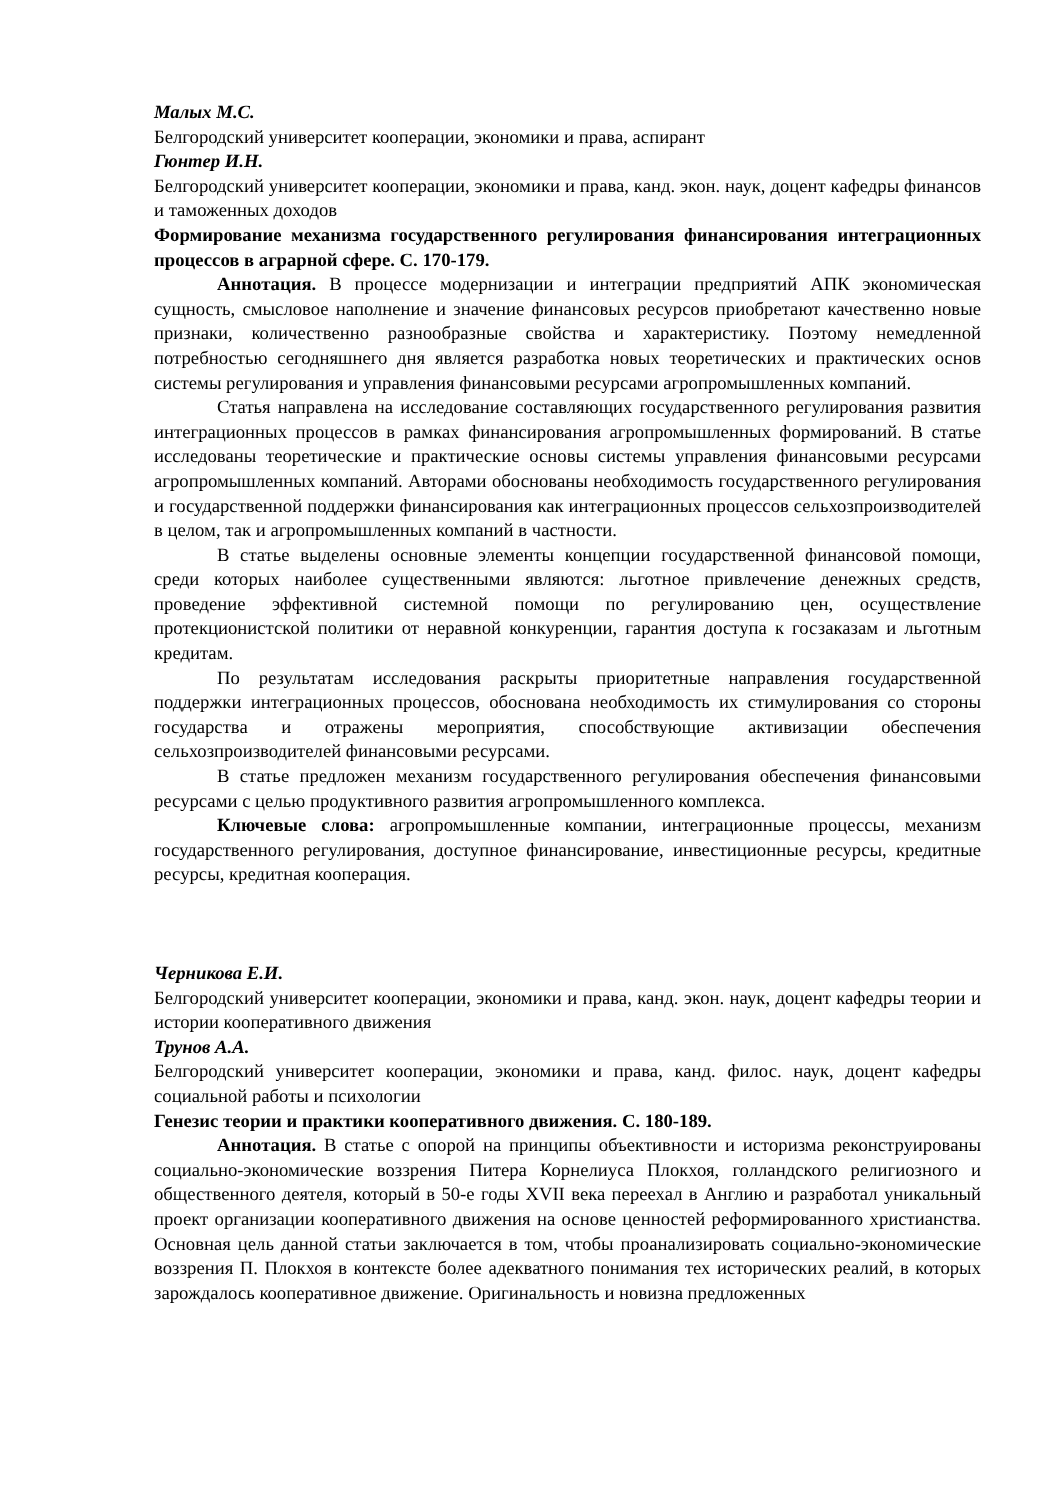Малых М.С.
Белгородский университет кооперации, экономики и права, аспирант
Гюнтер И.Н.
Белгородский университет кооперации, экономики и права, канд. экон. наук, доцент кафедры финансов и таможенных доходов
Формирование механизма государственного регулирования финансирования интеграционных процессов в аграрной сфере. С. 170-179.
Аннотация. В процессе модернизации и интеграции предприятий АПК экономическая сущность, смысловое наполнение и значение финансовых ресурсов приобретают качественно новые признаки, количественно разнообразные свойства и характеристику. Поэтому немедленной потребностью сегодняшнего дня является разработка новых теоретических и практических основ системы регулирования и управления финансовыми ресурсами агропромышленных компаний.
Статья направлена на исследование составляющих государственного регулирования развития интеграционных процессов в рамках финансирования агропромышленных формирований. В статье исследованы теоретические и практические основы системы управления финансовыми ресурсами агропромышленных компаний. Авторами обоснованы необходимость государственного регулирования и государственной поддержки финансирования как интеграционных процессов сельхозпроизводителей в целом, так и агропромышленных компаний в частности.
В статье выделены основные элементы концепции государственной финансовой помощи, среди которых наиболее существенными являются: льготное привлечение денежных средств, проведение эффективной системной помощи по регулированию цен, осуществление протекционистской политики от неравной конкуренции, гарантия доступа к госзаказам и льготным кредитам.
По результатам исследования раскрыты приоритетные направления государственной поддержки интеграционных процессов, обоснована необходимость их стимулирования со стороны государства и отражены мероприятия, способствующие активизации обеспечения сельхозпроизводителей финансовыми ресурсами.
В статье предложен механизм государственного регулирования обеспечения финансовыми ресурсами с целью продуктивного развития агропромышленного комплекса.
Ключевые слова: агропромышленные компании, интеграционные процессы, механизм государственного регулирования, доступное финансирование, инвестиционные ресурсы, кредитные ресурсы, кредитная кооперация.
Черникова Е.И.
Белгородский университет кооперации, экономики и права, канд. экон. наук, доцент кафедры теории и истории кооперативного движения
Трунов А.А.
Белгородский университет кооперации, экономики и права, канд. филос. наук, доцент кафедры социальной работы и психологии
Генезис теории и практики кооперативного движения. С. 180-189.
Аннотация. В статье с опорой на принципы объективности и историзма реконструированы социально-экономические воззрения Питера Корнелиуса Плокхоя, голландского религиозного и общественного деятеля, который в 50-е годы XVII века переехал в Англию и разработал уникальный проект организации кооперативного движения на основе ценностей реформированного христианства. Основная цель данной статьи заключается в том, чтобы проанализировать социально-экономические воззрения П. Плокхоя в контексте более адекватного понимания тех исторических реалий, в которых зарождалось кооперативное движение. Оригинальность и новизна предложенных